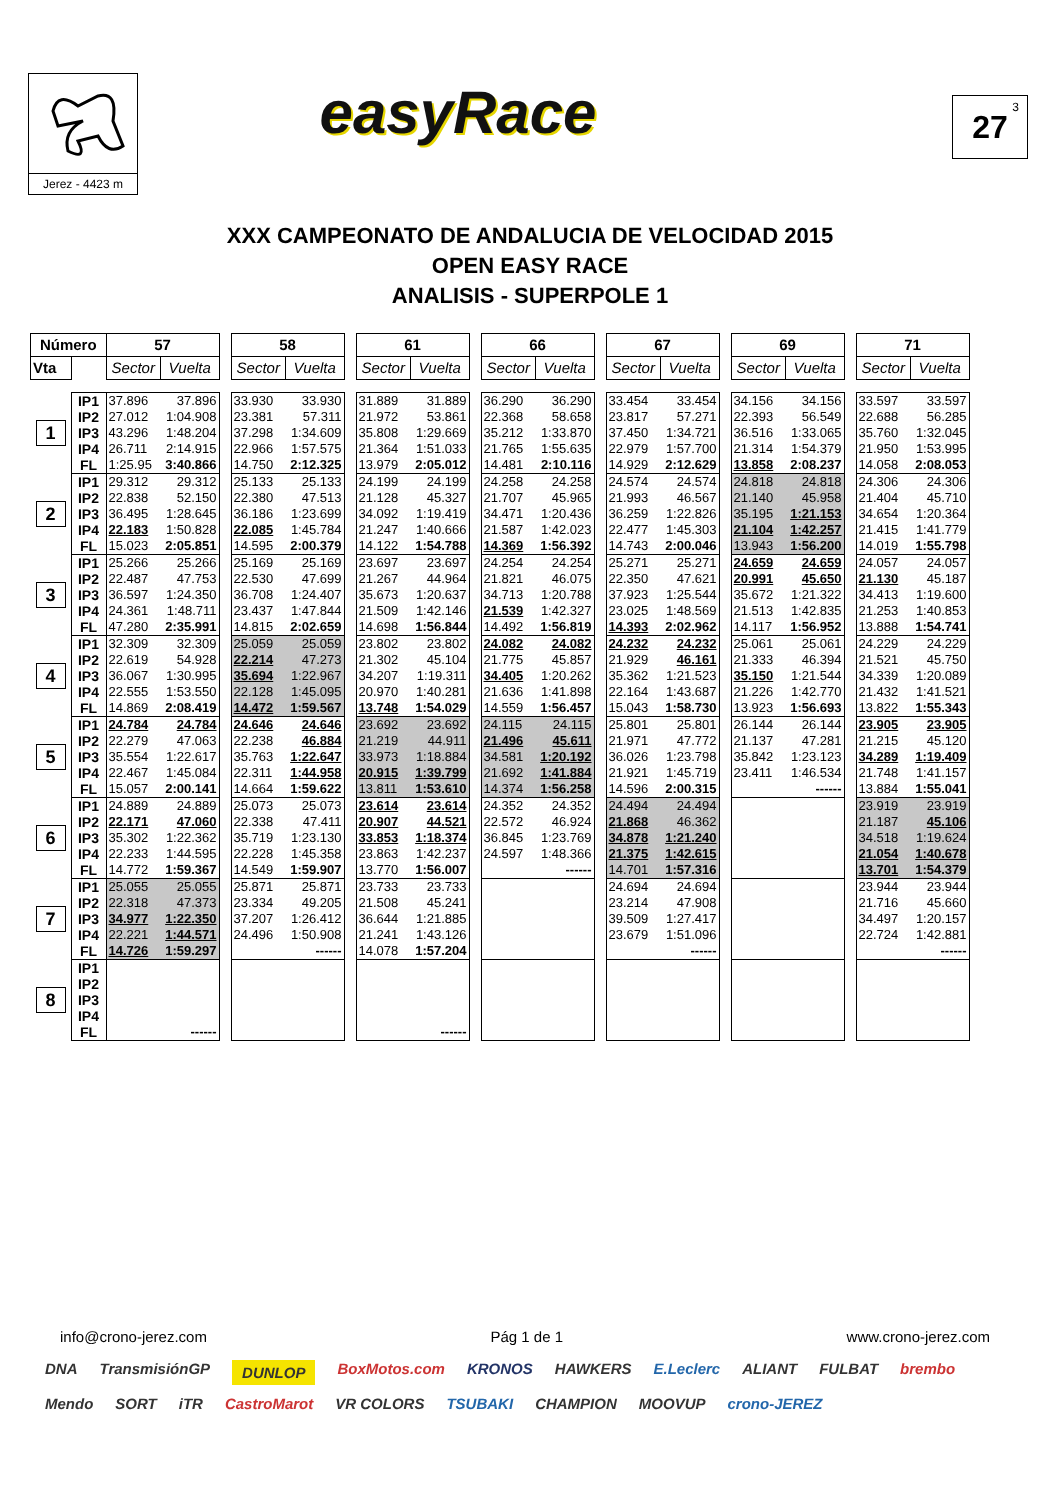Jerez - 4423 m
easyRace
27<sup>3</sup>
XXX CAMPEONATO DE ANDALUCIA DE VELOCIDAD 2015
OPEN EASY RACE
ANALISIS - SUPERPOLE 1
| Número | | 57 | | | 58 | | | 61 | | | 66 | | | 67 | | | 69 | | | 71 | |
| Vta | | Sector | Vuelta | | Sector | Vuelta | | Sector | Vuelta | | Sector | Vuelta | | Sector | Vuelta | | Sector | Vuelta | | Sector | Vuelta |
| 1 | IP1 | 37.896 | 37.896 | | 33.930 | 33.930 | | 31.889 | 31.889 | | 36.290 | 36.290 | | 33.454 | 33.454 | | 34.156 | 34.156 | | 33.597 | 33.597 |
| | IP2 | 27.012 | 1:04.908 | | 23.381 | 57.311 | | 21.972 | 53.861 | | 22.368 | 58.658 | | 23.817 | 57.271 | | 22.393 | 56.549 | | 22.688 | 56.285 |
| | IP3 | 43.296 | 1:48.204 | | 37.298 | 1:34.609 | | 35.808 | 1:29.669 | | 35.212 | 1:33.870 | | 37.450 | 1:34.721 | | 36.516 | 1:33.065 | | 35.760 | 1:32.045 |
| | IP4 | 26.711 | 2:14.915 | | 22.966 | 1:57.575 | | 21.364 | 1:51.033 | | 21.765 | 1:55.635 | | 22.979 | 1:57.700 | | 21.314 | 1:54.379 | | 21.950 | 1:53.995 |
| | FL | 1:25.95 | 3:40.866 | | 14.750 | 2:12.325 | | 13.979 | 2:05.012 | | 14.481 | 2:10.116 | | 14.929 | 2:12.629 | | 13.858 | 2:08.237 | | 14.058 | 2:08.053 |
| 2 | IP1 | 29.312 | 29.312 | | 25.133 | 25.133 | | 24.199 | 24.199 | | 24.258 | 24.258 | | 24.574 | 24.574 | | 24.818 | 24.818 | | 24.306 | 24.306 |
| | IP2 | 22.838 | 52.150 | | 22.380 | 47.513 | | 21.128 | 45.327 | | 21.707 | 45.965 | | 21.993 | 46.567 | | 21.140 | 45.958 | | 21.404 | 45.710 |
| | IP3 | 36.495 | 1:28.645 | | 36.186 | 1:23.699 | | 34.092 | 1:19.419 | | 34.471 | 1:20.436 | | 36.259 | 1:22.826 | | 35.195 | 1:21.153 | | 34.654 | 1:20.364 |
| | IP4 | 22.183 | 1:50.828 | | 22.085 | 1:45.784 | | 21.247 | 1:40.666 | | 21.587 | 1:42.023 | | 22.477 | 1:45.303 | | 21.104 | 1:42.257 | | 21.415 | 1:41.779 |
| | FL | 15.023 | 2:05.851 | | 14.595 | 2:00.379 | | 14.122 | 1:54.788 | | 14.369 | 1:56.392 | | 14.743 | 2:00.046 | | 13.943 | 1:56.200 | | 14.019 | 1:55.798 |
| 3 | IP1 | 25.266 | 25.266 | | 25.169 | 25.169 | | 23.697 | 23.697 | | 24.254 | 24.254 | | 25.271 | 25.271 | | 24.659 | 24.659 | | 24.057 | 24.057 |
| | IP2 | 22.487 | 47.753 | | 22.530 | 47.699 | | 21.267 | 44.964 | | 21.821 | 46.075 | | 22.350 | 47.621 | | 20.991 | 45.650 | | 21.130 | 45.187 |
| | IP3 | 36.597 | 1:24.350 | | 36.708 | 1:24.407 | | 35.673 | 1:20.637 | | 34.713 | 1:20.788 | | 37.923 | 1:25.544 | | 35.672 | 1:21.322 | | 34.413 | 1:19.600 |
| | IP4 | 24.361 | 1:48.711 | | 23.437 | 1:47.844 | | 21.509 | 1:42.146 | | 21.539 | 1:42.327 | | 23.025 | 1:48.569 | | 21.513 | 1:42.835 | | 21.253 | 1:40.853 |
| | FL | 47.280 | 2:35.991 | | 14.815 | 2:02.659 | | 14.698 | 1:56.844 | | 14.492 | 1:56.819 | | 14.393 | 2:02.962 | | 14.117 | 1:56.952 | | 13.888 | 1:54.741 |
| 4 | IP1 | 32.309 | 32.309 | | 25.059 | 25.059 | | 23.802 | 23.802 | | 24.082 | 24.082 | | 24.232 | 24.232 | | 25.061 | 25.061 | | 24.229 | 24.229 |
| | IP2 | 22.619 | 54.928 | | 22.214 | 47.273 | | 21.302 | 45.104 | | 21.775 | 45.857 | | 21.929 | 46.161 | | 21.333 | 46.394 | | 21.521 | 45.750 |
| | IP3 | 36.067 | 1:30.995 | | 35.694 | 1:22.967 | | 34.207 | 1:19.311 | | 34.405 | 1:20.262 | | 35.362 | 1:21.523 | | 35.150 | 1:21.544 | | 34.339 | 1:20.089 |
| | IP4 | 22.555 | 1:53.550 | | 22.128 | 1:45.095 | | 20.970 | 1:40.281 | | 21.636 | 1:41.898 | | 22.164 | 1:43.687 | | 21.226 | 1:42.770 | | 21.432 | 1:41.521 |
| | FL | 14.869 | 2:08.419 | | 14.472 | 1:59.567 | | 13.748 | 1:54.029 | | 14.559 | 1:56.457 | | 15.043 | 1:58.730 | | 13.923 | 1:56.693 | | 13.822 | 1:55.343 |
| 5 | IP1 | 24.784 | 24.784 | | 24.646 | 24.646 | | 23.692 | 23.692 | | 24.115 | 24.115 | | 25.801 | 25.801 | | 26.144 | 26.144 | | 23.905 | 23.905 |
| | IP2 | 22.279 | 47.063 | | 22.238 | 46.884 | | 21.219 | 44.911 | | 21.496 | 45.611 | | 21.971 | 47.772 | | 21.137 | 47.281 | | 21.215 | 45.120 |
| | IP3 | 35.554 | 1:22.617 | | 35.763 | 1:22.647 | | 33.973 | 1:18.884 | | 34.581 | 1:20.192 | | 36.026 | 1:23.798 | | 35.842 | 1:23.123 | | 34.289 | 1:19.409 |
| | IP4 | 22.467 | 1:45.084 | | 22.311 | 1:44.958 | | 20.915 | 1:39.799 | | 21.692 | 1:41.884 | | 21.921 | 1:45.719 | | 23.411 | 1:46.534 | | 21.748 | 1:41.157 |
| | FL | 15.057 | 2:00.141 | | 14.664 | 1:59.622 | | 13.811 | 1:53.610 | | 14.374 | 1:56.258 | | 14.596 | 2:00.315 | | | ------ | | 13.884 | 1:55.041 |
| 6 | IP1 | 24.889 | 24.889 | | 25.073 | 25.073 | | 23.614 | 23.614 | | 24.352 | 24.352 | | 24.494 | 24.494 | | | | | 23.919 | 23.919 |
| | IP2 | 22.171 | 47.060 | | 22.338 | 47.411 | | 20.907 | 44.521 | | 22.572 | 46.924 | | 21.868 | 46.362 | | | | | 21.187 | 45.106 |
| | IP3 | 35.302 | 1:22.362 | | 35.719 | 1:23.130 | | 33.853 | 1:18.374 | | 36.845 | 1:23.769 | | 34.878 | 1:21.240 | | | | | 34.518 | 1:19.624 |
| | IP4 | 22.233 | 1:44.595 | | 22.228 | 1:45.358 | | 23.863 | 1:42.237 | | 24.597 | 1:48.366 | | 21.375 | 1:42.615 | | | | | 21.054 | 1:40.678 |
| | FL | 14.772 | 1:59.367 | | 14.549 | 1:59.907 | | 13.770 | 1:56.007 | | | ------ | | 14.701 | 1:57.316 | | | | | 13.701 | 1:54.379 |
| 7 | IP1 | 25.055 | 25.055 | | 25.871 | 25.871 | | 23.733 | 23.733 | | | | | 24.694 | 24.694 | | | | | 23.944 | 23.944 |
| | IP2 | 22.318 | 47.373 | | 23.334 | 49.205 | | 21.508 | 45.241 | | | | | 23.214 | 47.908 | | | | | 21.716 | 45.660 |
| | IP3 | 34.977 | 1:22.350 | | 37.207 | 1:26.412 | | 36.644 | 1:21.885 | | | | | 39.509 | 1:27.417 | | | | | 34.497 | 1:20.157 |
| | IP4 | 22.221 | 1:44.571 | | 24.496 | 1:50.908 | | 21.241 | 1:43.126 | | | | | 23.679 | 1:51.096 | | | | | 22.724 | 1:42.881 |
| | FL | 14.726 | 1:59.297 | | | ------ | | 14.078 | 1:57.204 | | | | | | ------ | | | | | | ------ |
| 8 | IP1 | | | | | | | | | | | | | | | | | | | | |
| | IP2 | | | | | | | | | | | | | | | | | | | | |
| | IP3 | | | | | | | | | | | | | | | | | | | | |
| | IP4 | | | | | | | | | | | | | | | | | | | | |
| | FL | | ------ | | | | | | ------ | | | | | | | | | | | | |
info@crono-jerez.com Pág 1 de 1 www.crono-jerez.com
DNA TransmisiónGP DUNLOP BoxMotos.com KRONOS HAWKERS E.Leclerc ALIANT FULBAT brembo Mendo SORT iTR CastroMarot VR COLORS TSUBAKI CHAMPION MOOVUP crono-JEREZ